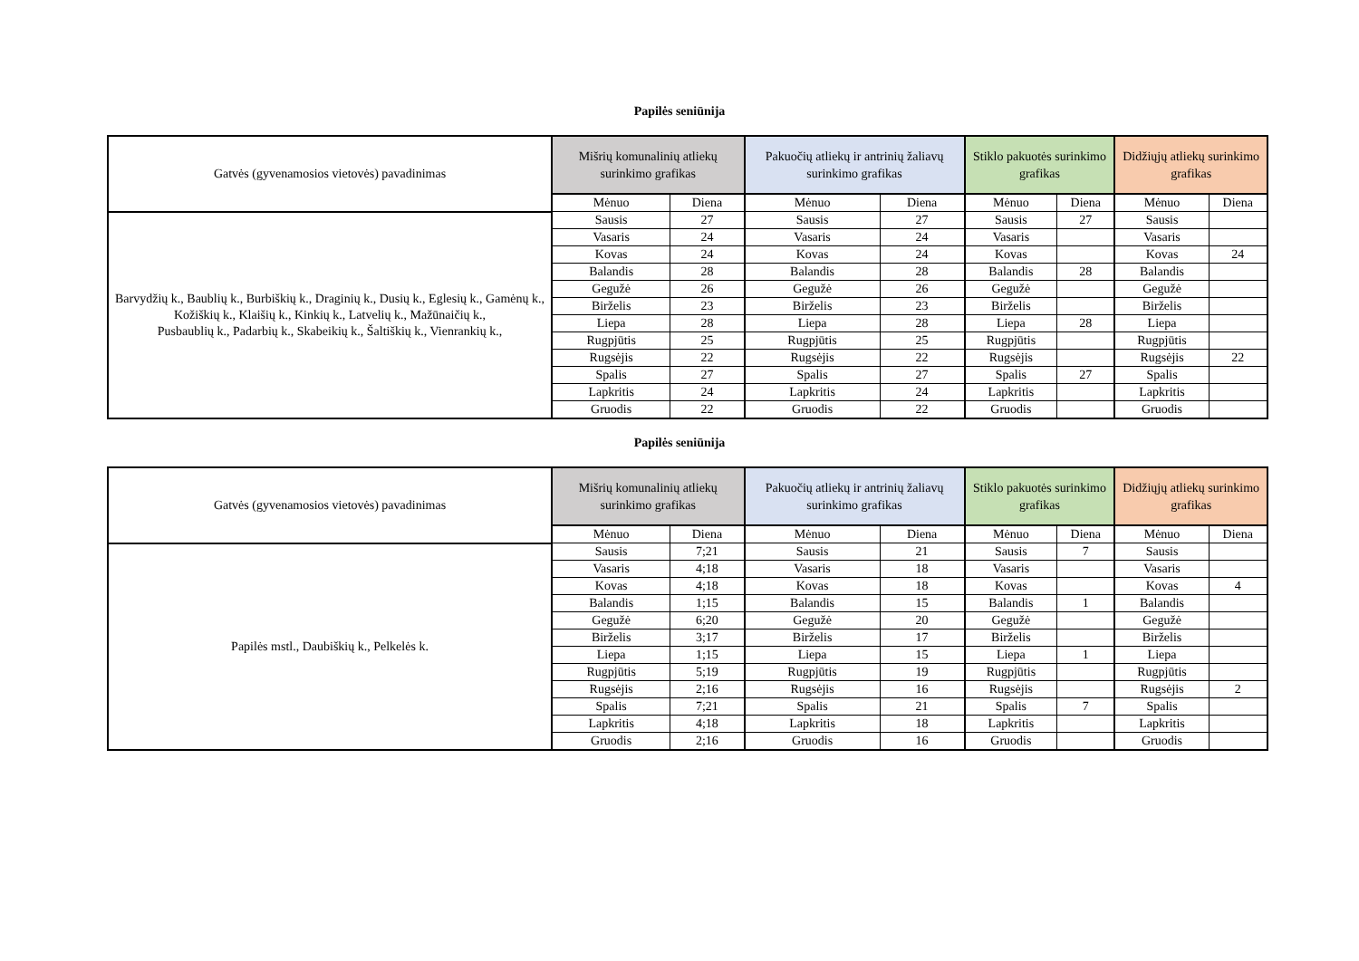Papilės seniūnija
| Gatvės (gyvenamosios vietovės) pavadinimas | Mišrių komunalinių atliekų surinkimo grafikas | | Pakuočių atliekų ir antrinių žaliavų surinkimo grafikas | | Stiklo pakuotės surinkimo grafikas | | Didžiųjų atliekų surinkimo grafikas | |
| --- | --- | --- | --- | --- | --- | --- | --- | --- |
| | Mėnuo | Diena | Mėnuo | Diena | Mėnuo | Diena | Mėnuo | Diena |
| Barvydžių k., Baublių k., Burbiškių k., Draginių k., Dusių k., Eglesių k., Gamėnų k., Kožiškių k., Klaišių k., Kinkių k., Latvelių k., Mažūnaičių k., Pusbaublių k., Padarbių k., Skabeikių k., Šaltiškių k., Vienrankių k., | Sausis | 27 | Sausis | 27 | Sausis | 27 | Sausis | |
| | Vasaris | 24 | Vasaris | 24 | Vasaris | | Vasaris | |
| | Kovas | 24 | Kovas | 24 | Kovas | | Kovas | 24 |
| | Balandis | 28 | Balandis | 28 | Balandis | 28 | Balandis | |
| | Gegužė | 26 | Gegužė | 26 | Gegužė | | Gegužė | |
| | Birželis | 23 | Birželis | 23 | Birželis | | Birželis | |
| | Liepa | 28 | Liepa | 28 | Liepa | 28 | Liepa | |
| | Rugpjūtis | 25 | Rugpjūtis | 25 | Rugpjūtis | | Rugpjūtis | |
| | Rugsėjis | 22 | Rugsėjis | 22 | Rugsėjis | | Rugsėjis | 22 |
| | Spalis | 27 | Spalis | 27 | Spalis | 27 | Spalis | |
| | Lapkritis | 24 | Lapkritis | 24 | Lapkritis | | Lapkritis | |
| | Gruodis | 22 | Gruodis | 22 | Gruodis | | Gruodis | |
Papilės seniūnija
| Gatvės (gyvenamosios vietovės) pavadinimas | Mišrių komunalinių atliekų surinkimo grafikas | | Pakuočių atliekų ir antrinių žaliavų surinkimo grafikas | | Stiklo pakuotės surinkimo grafikas | | Didžiųjų atliekų surinkimo grafikas | |
| --- | --- | --- | --- | --- | --- | --- | --- | --- |
| | Mėnuo | Diena | Mėnuo | Diena | Mėnuo | Diena | Mėnuo | Diena |
| Papilės mstl., Daubiškių k., Pelkelės k. | Sausis | 7;21 | Sausis | 21 | Sausis | 7 | Sausis | |
| | Vasaris | 4;18 | Vasaris | 18 | Vasaris | | Vasaris | |
| | Kovas | 4;18 | Kovas | 18 | Kovas | | Kovas | 4 |
| | Balandis | 1;15 | Balandis | 15 | Balandis | 1 | Balandis | |
| | Gegužė | 6;20 | Gegužė | 20 | Gegužė | | Gegužė | |
| | Birželis | 3;17 | Birželis | 17 | Birželis | | Birželis | |
| | Liepa | 1;15 | Liepa | 15 | Liepa | 1 | Liepa | |
| | Rugpjūtis | 5;19 | Rugpjūtis | 19 | Rugpjūtis | | Rugpjūtis | |
| | Rugsėjis | 2;16 | Rugsėjis | 16 | Rugsėjis | | Rugsėjis | 2 |
| | Spalis | 7;21 | Spalis | 21 | Spalis | 7 | Spalis | |
| | Lapkritis | 4;18 | Lapkritis | 18 | Lapkritis | | Lapkritis | |
| | Gruodis | 2;16 | Gruodis | 16 | Gruodis | | Gruodis | |